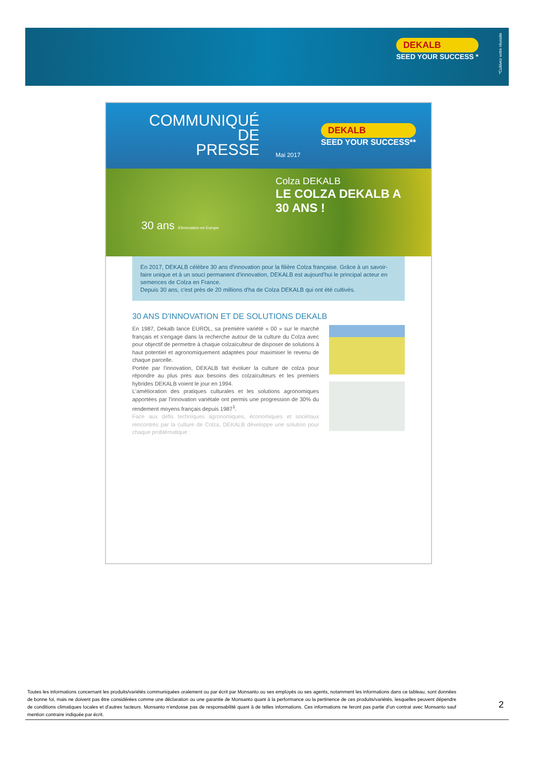DEKALB
SEED YOUR SUCCESS *
*Cultivez votre réussite
COMMUNIQUÉ
DE
PRESSE
Mai 2017
DEKALB
SEED YOUR SUCCESS**
Colza DEKALB
LE COLZA DEKALB A
30 ANS !
30 ans d'innovation en Europe
En 2017, DEKALB célèbre 30 ans d'innovation pour la filière Colza française. Grâce à un savoir-faire unique et à un souci permanent d'innovation, DEKALB est aujourd'hui le principal acteur en semences de Colza en France.
Depuis 30 ans, c'est près de 20 millions d'ha de Colza DEKALB qui ont été cultivés.
30 ANS D'INNOVATION ET DE SOLUTIONS DEKALB
En 1987, Dekalb lance EUROL, sa première variété « 00 » sur le marché français et s'engage dans la recherche autour de la culture du Colza avec pour objectif de permettre à chaque colzaïculteur de disposer de solutions à haut potentiel et agronomiquement adaptées pour maximiser le revenu de chaque parcelle.
Portée par l'innovation, DEKALB fait évoluer la culture de colza pour répondre au plus près aux besoins des colzaïculteurs et les premiers hybrides DEKALB voient le jour en 1994.
L'amélioration des pratiques culturales et les solutions agronomiques apportées par l'innovation variétale ont permis une progression de 30% du rendement moyens français depuis 1987<sup>1</sup>.
Face aux défis techniques agronomiques, économiques et sociétaux rencontrés par la culture de Colza, DEKALB développe une solution pour chaque problématique :
Toutes les informations concernant les produits/variétés communiquées oralement ou par écrit par Monsanto ou ses employés ou ses agents, notamment les informations dans ce tableau, sont données de bonne foi, mais ne doivent pas être considérées comme une déclaration ou une garantie de Monsanto quant à la performance ou la pertinence de ces produits/variétés, lesquelles peuvent dépendre de conditions climatiques locales et d'autres facteurs. Monsanto n'endosse pas de responsabilité quant à de telles informations. Ces informations ne feront pas partie d'un contrat avec Monsanto sauf mention contraire indiquée par écrit.
2